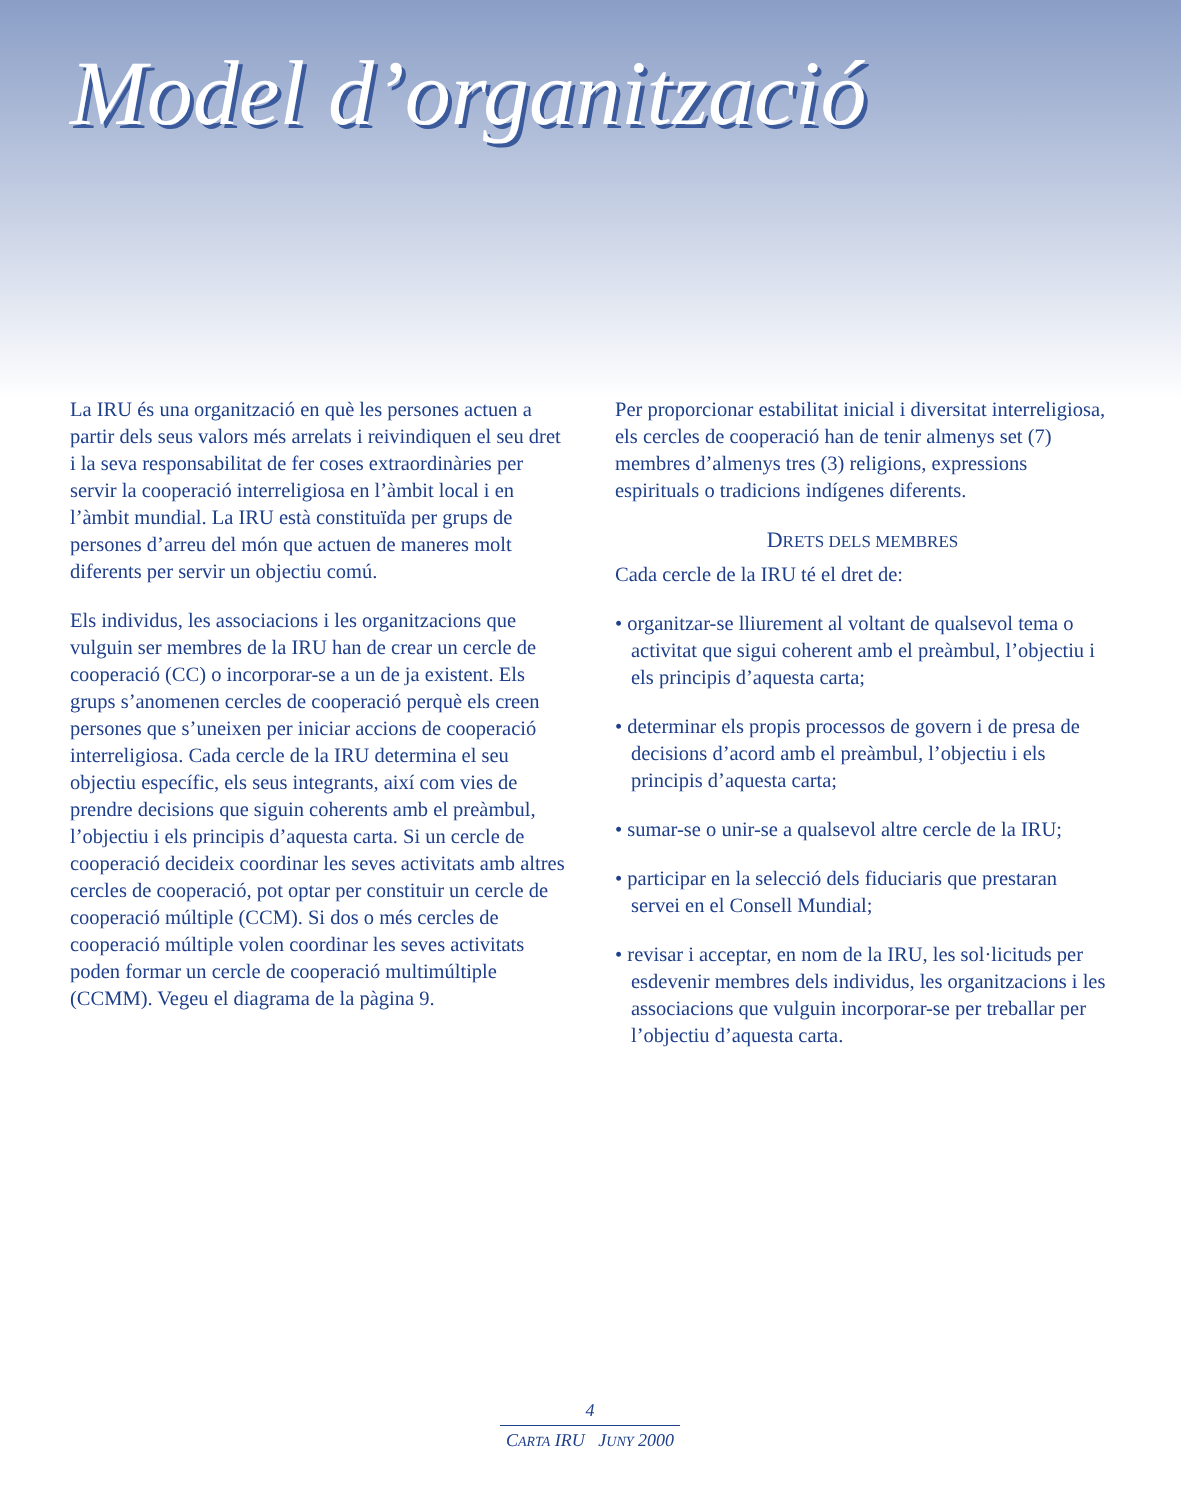Model d’organització
La IRU és una organització en què les persones actuen a partir dels seus valors més arrelats i reivindiquen el seu dret i la seva responsabilitat de fer coses extraordinàries per servir la cooperació interreligiosa en l’àmbit local i en l’àmbit mundial. La IRU està constituïda per grups de persones d’arreu del món que actuen de maneres molt diferents per servir un objectiu comú.
Els individus, les associacions i les organitzacions que vulguin ser membres de la IRU han de crear un cercle de cooperació (CC) o incorporar-se a un de ja existent. Els grups s’anomenen cercles de cooperació perquè els creen persones que s’uneixen per iniciar accions de cooperació interreligiosa. Cada cercle de la IRU determina el seu objectiu específic, els seus integrants, així com vies de prendre decisions que siguin coherents amb el preàmbul, l’objectiu i els principis d’aquesta carta. Si un cercle de cooperació decideix coordinar les seves activitats amb altres cercles de cooperació, pot optar per constituir un cercle de cooperació múltiple (CCM). Si dos o més cercles de cooperació múltiple volen coordinar les seves activitats poden formar un cercle de cooperació multimúltiple (CCMM). Vegeu el diagrama de la pàgina 9.
Per proporcionar estabilitat inicial i diversitat interreligiosa, els cercles de cooperació han de tenir almenys set (7) membres d’almenys tres (3) religions, expressions espirituals o tradicions indígenes diferents.
DRETS DELS MEMBRES
Cada cercle de la IRU té el dret de:
• organitzar-se lliurement al voltant de qualsevol tema o activitat que sigui coherent amb el preàmbul, l’objectiu i els principis d’aquesta carta;
• determinar els propis processos de govern i de presa de decisions d’acord amb el preàmbul, l’objectiu i els principis d’aquesta carta;
• sumar-se o unir-se a qualsevol altre cercle de la IRU;
• participar en la selecció dels fiduciaris que prestaran servei en el Consell Mundial;
• revisar i acceptar, en nom de la IRU, les sol·licituds per esdevenir membres dels individus, les organitzacions i les associacions que vulguin incorporar-se per treballar per l’objectiu d’aquesta carta.
4
CARTA IRU JUNY 2000